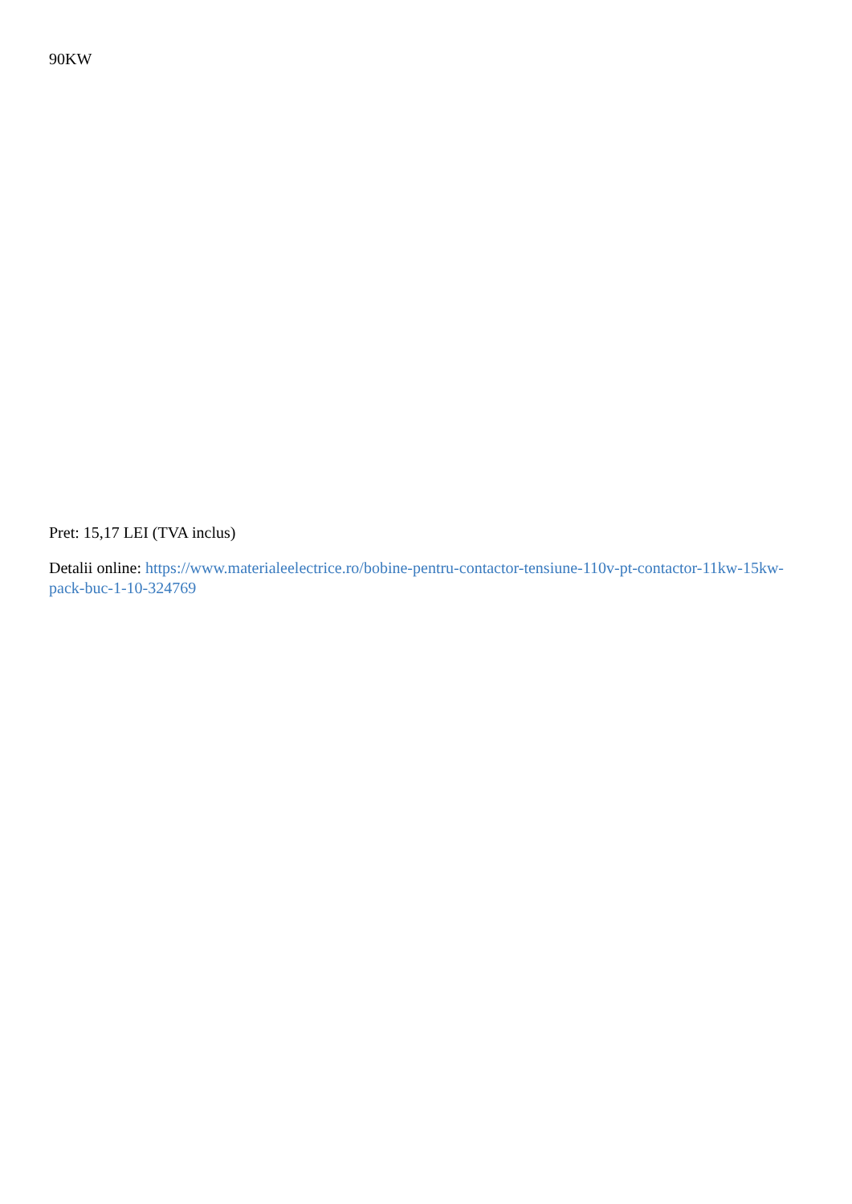90KW
Pret: 15,17 LEI (TVA inclus)
Detalii online: https://www.materialeelectrice.ro/bobine-pentru-contactor-tensiune-110v-pt-contactor-11kw-15kw-pack-buc-1-10-324769